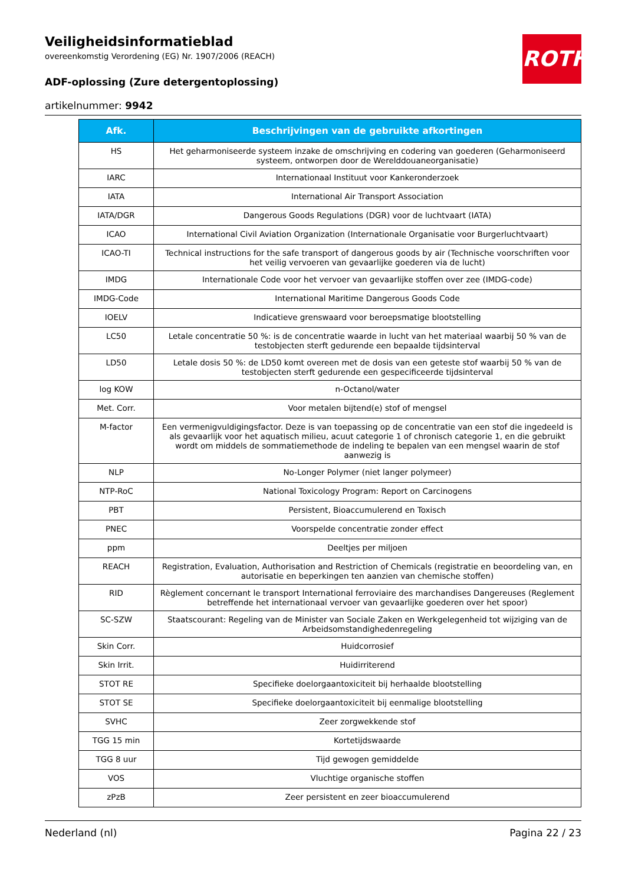ROTH
Veiligheidsinformatieblad
overeenkomstig Verordening (EG) Nr. 1907/2006 (REACH)
ADF-oplossing (Zure detergentoplossing)
artikelnummer: 9942
| Afk. | Beschrijvingen van de gebruikte afkortingen |
| --- | --- |
| HS | Het geharmoniseerde systeem inzake de omschrijving en codering van goederen (Geharmoniseerd systeem, ontworpen door de Werelddouaneorganisatie) |
| IARC | Internationaal Instituut voor Kankeronderzoek |
| IATA | International Air Transport Association |
| IATA/DGR | Dangerous Goods Regulations (DGR) voor de luchtvaart (IATA) |
| ICAO | International Civil Aviation Organization (Internationale Organisatie voor Burgerluchtvaart) |
| ICAO-TI | Technical instructions for the safe transport of dangerous goods by air (Technische voorschriften voor het veilig vervoeren van gevaarlijke goederen via de lucht) |
| IMDG | Internationale Code voor het vervoer van gevaarlijke stoffen over zee (IMDG-code) |
| IMDG-Code | International Maritime Dangerous Goods Code |
| IOELV | Indicatieve grenswaard voor beroepsmatige blootstelling |
| LC50 | Letale concentratie 50 %: is de concentratie waarde in lucht van het materiaal waarbij 50 % van de testobjecten sterft gedurende een bepaalde tijdsinterval |
| LD50 | Letale dosis 50 %: de LD50 komt overeen met de dosis van een geteste stof waarbij 50 % van de testobjecten sterft gedurende een gespecificeerde tijdsinterval |
| log KOW | n-Octanol/water |
| Met. Corr. | Voor metalen bijtend(e) stof of mengsel |
| M-factor | Een vermenigvuldigingsfactor. Deze is van toepassing op de concentratie van een stof die ingedeeld is als gevaarlijk voor het aquatisch milieu, acuut categorie 1 of chronisch categorie 1, en die gebruikt wordt om middels de sommatiemethode de indeling te bepalen van een mengsel waarin de stof aanwezig is |
| NLP | No-Longer Polymer (niet langer polymeer) |
| NTP-RoC | National Toxicology Program: Report on Carcinogens |
| PBT | Persistent, Bioaccumulerend en Toxisch |
| PNEC | Voorspelde concentratie zonder effect |
| ppm | Deeltjes per miljoen |
| REACH | Registration, Evaluation, Authorisation and Restriction of Chemicals (registratie en beoordeling van, en autorisatie en beperkingen ten aanzien van chemische stoffen) |
| RID | Règlement concernant le transport International ferroviaire des marchandises Dangereuses (Reglement betreffende het internationaal vervoer van gevaarlijke goederen over het spoor) |
| SC-SZW | Staatscourant: Regeling van de Minister van Sociale Zaken en Werkgelegenheid tot wijziging van de Arbeidsomstandighedenregeling |
| Skin Corr. | Huidcorrosief |
| Skin Irrit. | Huidirriterend |
| STOT RE | Specifieke doelorgaantoxiciteit bij herhaalde blootstelling |
| STOT SE | Specifieke doelorgaantoxiciteit bij eenmalige blootstelling |
| SVHC | Zeer zorgwekkende stof |
| TGG 15 min | Kortetijdswaarde |
| TGG 8 uur | Tijd gewogen gemiddelde |
| VOS | Vluchtige organische stoffen |
| zPzB | Zeer persistent en zeer bioaccumulerend |
Nederland (nl) Pagina 22 / 23